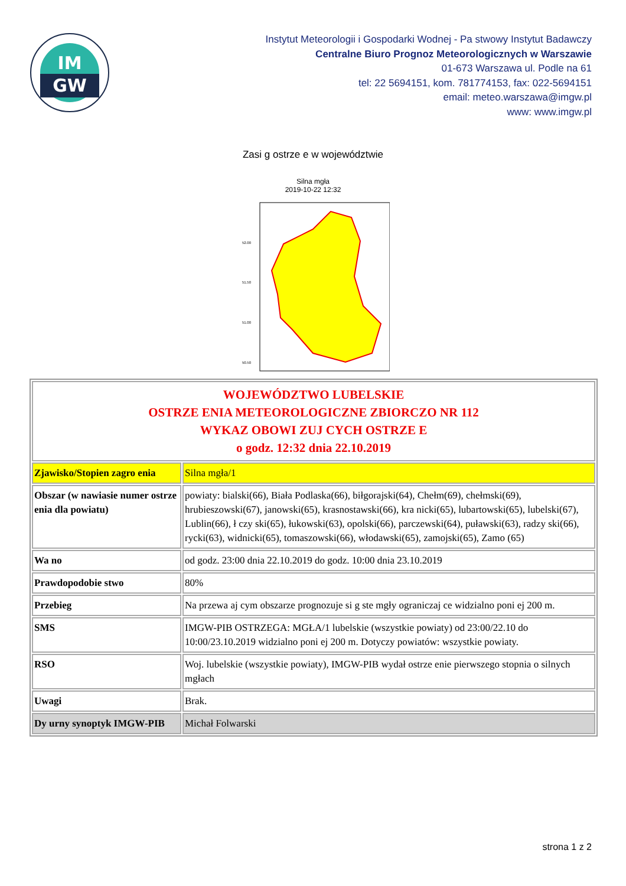IM
GW
Instytut Meteorologii i Gospodarki Wodnej - Pa stwowy Instytut Badawczy
Centralne Biuro Prognoz Meteorologicznych w Warszawie
01-673 Warszawa ul. Podle na 61
tel: 22 5694151, kom. 781774153, fax: 022-5694151
email: meteo.warszawa@imgw.pl
www: www.imgw.pl
Zasi g ostrze e w województwie
Silna mgła
2019-10-22 12:32
52.00
51.50
51.00
50.50
| WOJEWÓDZTWO LUBELSKIE OSTRZE ENIA METEOROLOGICZNE ZBIORCZO NR 112 WYKAZ OBOWI ZUJ CYCH OSTRZE E o godz. 12:32 dnia 22.10.2019 | |
| Zjawisko/Stopien zagro enia | Silna mgła/1 |
| Obszar (w nawiasie numer ostrze enia dla powiatu) | powiaty: bialski(66), Biała Podlaska(66), biłgorajski(64), Chełm(69), chełmski(69), hrubieszowski(67), janowski(65), krasnostawski(66), kra nicki(65), lubartowski(65), lubelski(67), Lublin(66), ł czy ski(65), łukowski(63), opolski(66), parczewski(64), puławski(63), radzy ski(66), rycki(63), widnicki(65), tomaszowski(66), włodawski(65), zamojski(65), Zamo (65) |
| Wa no | od godz. 23:00 dnia 22.10.2019 do godz. 10:00 dnia 23.10.2019 |
| Prawdopodobie stwo | 80% |
| Przebieg | Na przewa aj cym obszarze prognozuje si g ste mgły ograniczaj ce widzialno poni ej 200 m. |
| SMS | IMGW-PIB OSTRZEGA: MGŁA/1 lubelskie (wszystkie powiaty) od 23:00/22.10 do 10:00/23.10.2019 widzialno poni ej 200 m. Dotyczy powiatów: wszystkie powiaty. |
| RSO | Woj. lubelskie (wszystkie powiaty), IMGW-PIB wydał ostrze enie pierwszego stopnia o silnych mgłach |
| Uwagi | Brak. |
| Dy urny synoptyk IMGW-PIB | Michał Folwarski |
strona 1 z 2